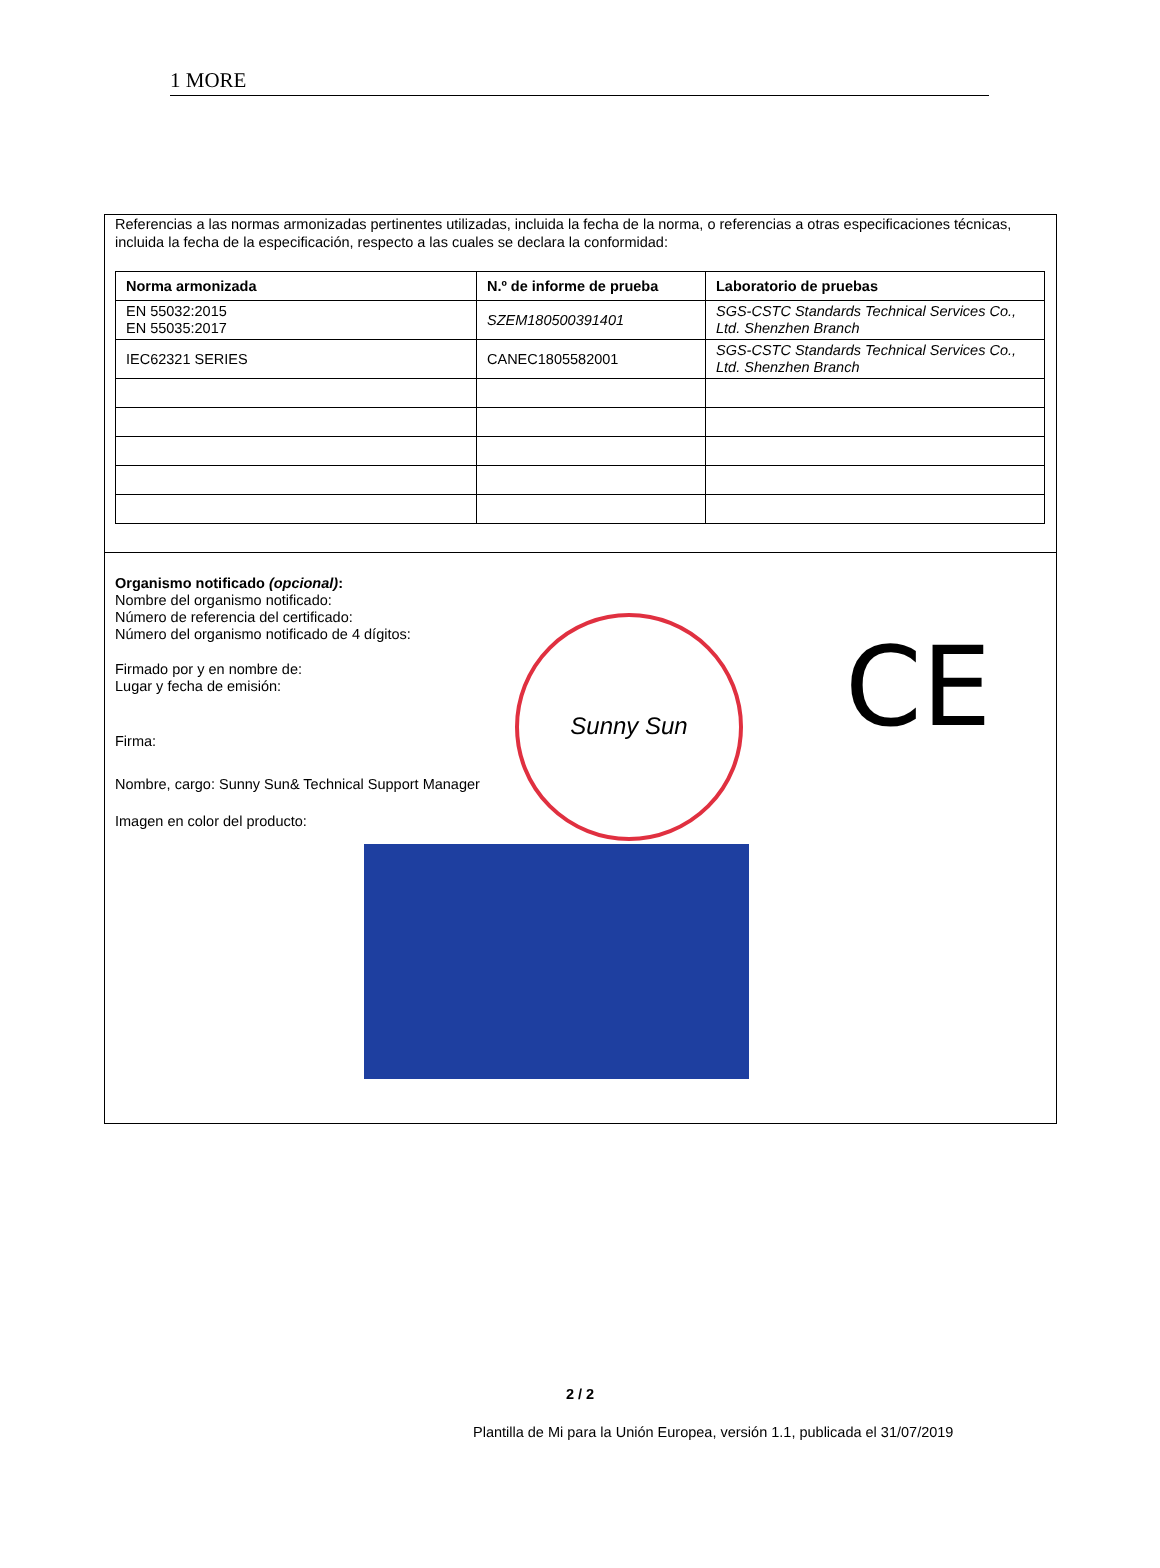1 MORE
Referencias a las normas armonizadas pertinentes utilizadas, incluida la fecha de la norma, o referencias a otras especificaciones técnicas, incluida la fecha de la especificación, respecto a las cuales se declara la conformidad:
| Norma armonizada | N.º de informe de prueba | Laboratorio de pruebas |
| --- | --- | --- |
| EN 55032:2015 EN 55035:2017 | SZEM180500391401 | SGS-CSTC Standards Technical Services Co., Ltd. Shenzhen Branch |
| IEC62321 SERIES | CANEC1805582001 | SGS-CSTC Standards Technical Services Co., Ltd. Shenzhen Branch |
Organismo notificado (opcional):
Nombre del organismo notificado:
Número de referencia del certificado:
Número del organismo notificado de 4 dígitos:
Firmado por y en nombre de:
Lugar y fecha de emisión:
Firma:
Nombre, cargo: Sunny Sun& Technical Support Manager
Imagen en color del producto:
Sunny Sun CE
2 / 2
Plantilla de Mi para la Unión Europea, versión 1.1, publicada el 31/07/2019